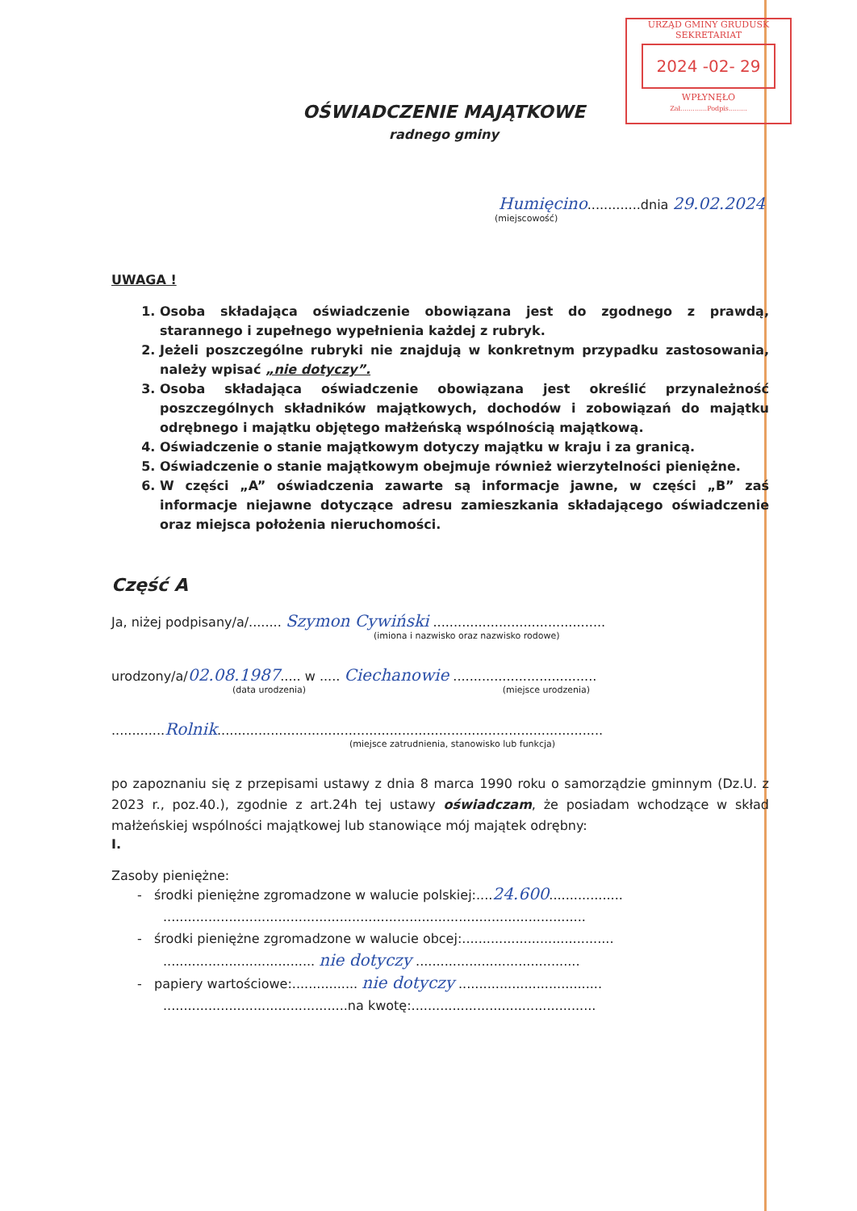URZĄD GMINY GRUDUSK
SEKRETARIAT
2024 -02- 29
WPŁYNĘŁO
Zał.............Podpis.........
OŚWIADCZENIE MAJĄTKOWE
radnego gminy
Humięcino.............dnia 29.02.2024
(miejscowość)
UWAGA !
1. Osoba składająca oświadczenie obowiązana jest do zgodnego z prawdą, starannego i zupełnego wypełnienia każdej z rubryk.
2. Jeżeli poszczególne rubryki nie znajdują w konkretnym przypadku zastosowania, należy wpisać „nie dotyczy”.
3. Osoba składająca oświadczenie obowiązana jest określić przynależność poszczególnych składników majątkowych, dochodów i zobowiązań do majątku odrębnego i majątku objętego małżeńską wspólnością majątkową.
4. Oświadczenie o stanie majątkowym dotyczy majątku w kraju i za granicą.
5. Oświadczenie o stanie majątkowym obejmuje również wierzytelności pieniężne.
6. W części „A” oświadczenia zawarte są informacje jawne, w części „B” zaś informacje niejawne dotyczące adresu zamieszkania składającego oświadczenie oraz miejsca położenia nieruchomości.
Część A
Ja, niżej podpisany/a/........ Szymon Cywiński ..........................................
(imiona i nazwisko oraz nazwisko rodowe)
urodzony/a/02.08.1987..... w ..... Ciechanowie ...................................
(data urodzenia) (miejsce urodzenia)
.............Rolnik..............................................................................................
(miejsce zatrudnienia, stanowisko lub funkcja)
po zapoznaniu się z przepisami ustawy z dnia 8 marca 1990 roku o samorządzie gminnym (Dz.U. z 2023 r., poz.40.), zgodnie z art.24h tej ustawy oświadczam, że posiadam wchodzące w skład małżeńskiej wspólności majątkowej lub stanowiące mój majątek odrębny:
I.
Zasoby pieniężne:
- środki pieniężne zgromadzone w walucie polskiej:....24.600..................
.......................................................................................................
- środki pieniężne zgromadzone w walucie obcej:.....................................
..................................... nie dotyczy ........................................
- papiery wartościowe:................ nie dotyczy ...................................
.............................................na kwotę:.............................................